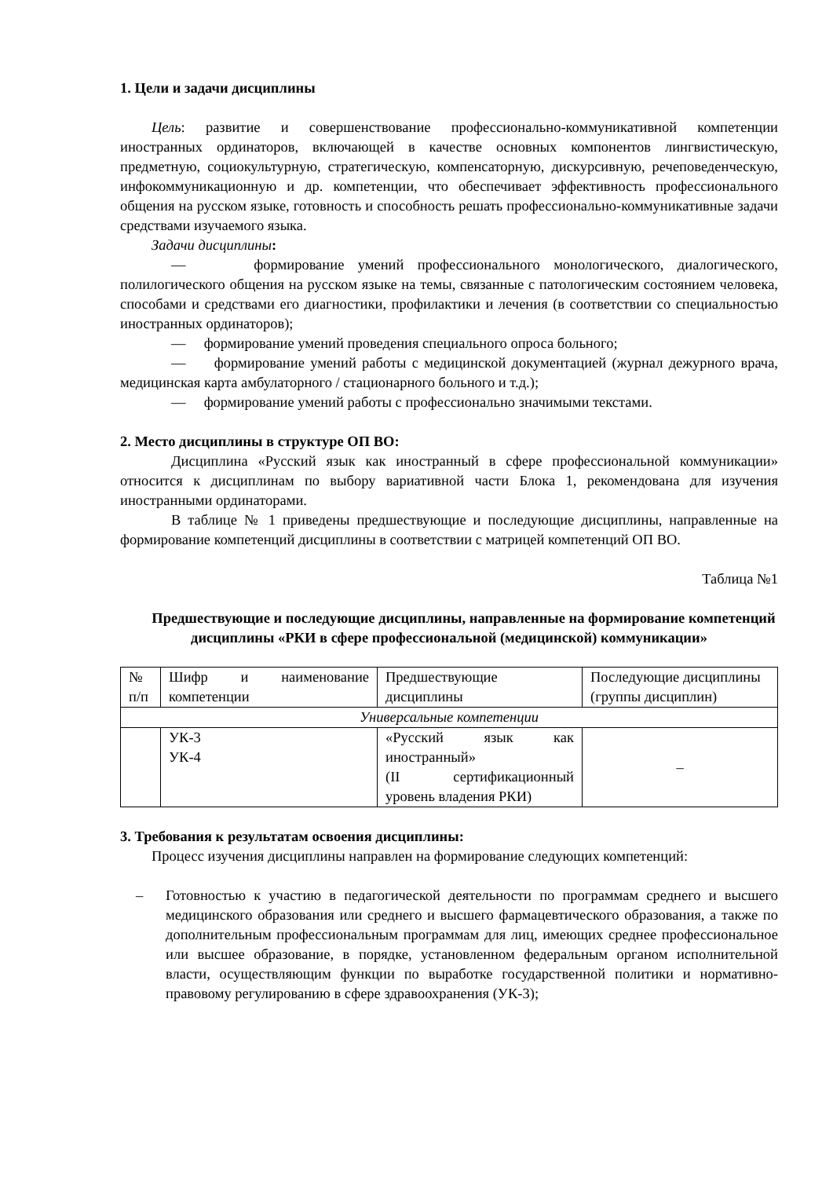1. Цели и задачи дисциплины
Цель: развитие и совершенствование профессионально-коммуникативной компетенции иностранных ординаторов, включающей в качестве основных компонентов лингвистическую, предметную, социокультурную, стратегическую, компенсаторную, дискурсивную, речеповеденческую, инфокоммуникационную и др. компетенции, что обеспечивает эффективность профессионального общения на русском языке, готовность и способность решать профессионально-коммуникативные задачи средствами изучаемого языка.
Задачи дисциплины:
— формирование умений профессионального монологического, диалогического, полилогического общения на русском языке на темы, связанные с патологическим состоянием человека, способами и средствами его диагностики, профилактики и лечения (в соответствии со специальностью иностранных ординаторов);
— формирование умений проведения специального опроса больного;
— формирование умений работы с медицинской документацией (журнал дежурного врача, медицинская карта амбулаторного / стационарного больного и т.д.);
— формирование умений работы с профессионально значимыми текстами.
2. Место дисциплины в структуре ОП ВО:
Дисциплина «Русский язык как иностранный в сфере профессиональной коммуникации» относится к дисциплинам по выбору вариативной части Блока 1, рекомендована для изучения иностранными ординаторами.
В таблице № 1 приведены предшествующие и последующие дисциплины, направленные на формирование компетенций дисциплины в соответствии с матрицей компетенций ОП ВО.
Таблица №1
Предшествующие и последующие дисциплины, направленные на формирование компетенций дисциплины «РКИ в сфере профессиональной (медицинской) коммуникации»
| № п/п | Шифр и наименование компетенции | Предшествующие дисциплины | Последующие дисциплины (группы дисциплин) |
| Универсальные компетенции | | | |
| | УК-3 УК-4 | «Русский язык как иностранный» (II сертификационный уровень владения РКИ) | – |
3. Требования к результатам освоения дисциплины:
Процесс изучения дисциплины направлен на формирование следующих компетенций:
– Готовностью к участию в педагогической деятельности по программам среднего и высшего медицинского образования или среднего и высшего фармацевтического образования, а также по дополнительным профессиональным программам для лиц, имеющих среднее профессиональное или высшее образование, в порядке, установленном федеральным органом исполнительной власти, осуществляющим функции по выработке государственной политики и нормативно-правовому регулированию в сфере здравоохранения (УК-3);